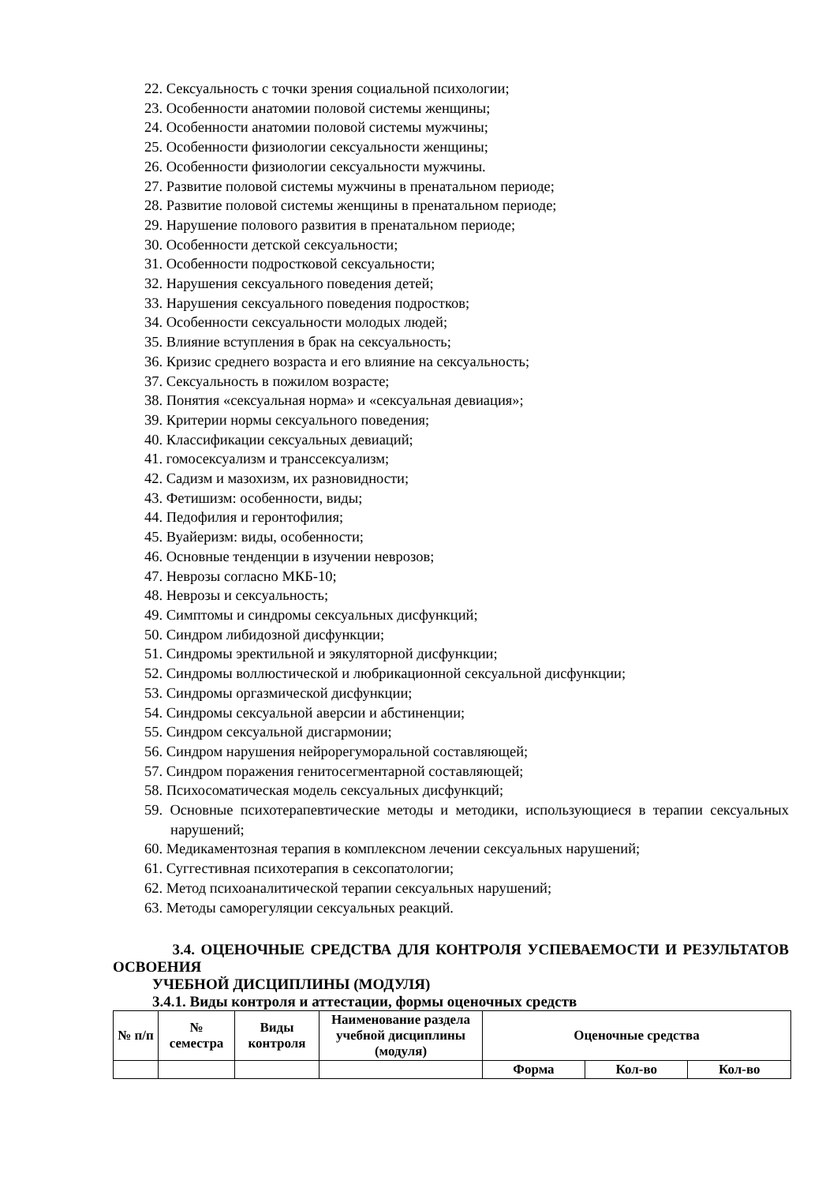22. Сексуальность с точки зрения социальной психологии;
23. Особенности анатомии половой системы женщины;
24. Особенности анатомии половой системы мужчины;
25. Особенности физиологии сексуальности женщины;
26. Особенности физиологии сексуальности мужчины.
27. Развитие половой системы мужчины в пренатальном периоде;
28. Развитие половой системы женщины в пренатальном периоде;
29. Нарушение полового развития в пренатальном периоде;
30. Особенности детской сексуальности;
31. Особенности подростковой сексуальности;
32. Нарушения сексуального поведения детей;
33. Нарушения сексуального поведения подростков;
34. Особенности сексуальности молодых людей;
35. Влияние вступления в брак на сексуальность;
36. Кризис среднего возраста и его влияние на сексуальность;
37. Сексуальность в пожилом возрасте;
38. Понятия «сексуальная норма» и «сексуальная девиация»;
39. Критерии нормы сексуального поведения;
40. Классификации сексуальных девиаций;
41. гомосексуализм и транссексуализм;
42. Садизм и мазохизм, их разновидности;
43. Фетишизм: особенности, виды;
44. Педофилия и геронтофилия;
45. Вуайеризм: виды, особенности;
46. Основные тенденции в изучении неврозов;
47. Неврозы согласно МКБ-10;
48. Неврозы и сексуальность;
49. Симптомы и синдромы сексуальных дисфункций;
50. Синдром либидозной дисфункции;
51. Синдромы эректильной и эякуляторной дисфункции;
52. Синдромы воллюстической и любрикационной сексуальной дисфункции;
53. Синдромы оргазмической дисфункции;
54. Синдромы сексуальной аверсии и абстиненции;
55. Синдром сексуальной дисгармонии;
56. Синдром нарушения нейрорегуморальной составляющей;
57. Синдром поражения генитосегментарной составляющей;
58. Психосоматическая модель сексуальных дисфункций;
59. Основные психотерапевтические методы и методики, использующиеся в терапии сексуальных нарушений;
60. Медикаментозная терапия в комплексном лечении сексуальных нарушений;
61. Суггестивная психотерапия в сексопатологии;
62. Метод психоаналитической терапии сексуальных нарушений;
63. Методы саморегуляции сексуальных реакций.
3.4. ОЦЕНОЧНЫЕ СРЕДСТВА ДЛЯ КОНТРОЛЯ УСПЕВАЕМОСТИ И РЕЗУЛЬТАТОВ ОСВОЕНИЯ
УЧЕБНОЙ ДИСЦИПЛИНЫ (МОДУЛЯ)
3.4.1. Виды контроля и аттестации, формы оценочных средств
| № п/п | № семестра | Виды контроля | Наименование раздела учебной дисциплины (модуля) | Оценочные средства | | |
| | | | | Форма | Кол-во | Кол-во |